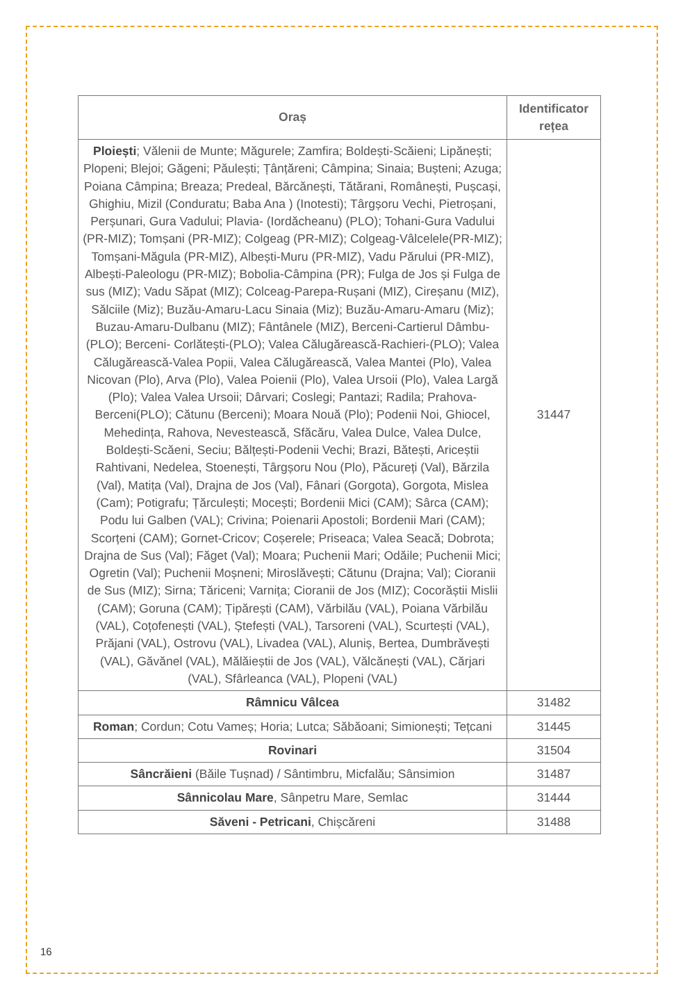| Oraș | Identificator rețea |
| --- | --- |
| Ploiești ; Vălenii de Munte; Măgurele; Zamfira; Boldești-Scăieni; Lipănești; Plopeni; Blejoi; Găgeni; Păulești; Țânțăreni; Câmpina; Sinaia; Bușteni; Azuga; Poiana Câmpina; Breaza; Predeal, Bărcănești, Tătărani, Românești, Pușcași, Ghighiu, Mizil (Conduratu; Baba Ana ) (Inotesti); Târgșoru Vechi, Pietroșani, Perșunari, Gura Vadului; Plavia- (Iordăcheanu) (PLO); Tohani-Gura Vadului (PR-MIZ); Tomșani (PR-MIZ); Colgeag (PR-MIZ); Colgeag-Vâlcelele(PR-MIZ); Tomșani-Măgula (PR-MIZ), Albești-Muru (PR-MIZ), Vadu Părului (PR-MIZ), Albești-Paleologu (PR-MIZ); Bobolia-Câmpina (PR); Fulga de Jos și Fulga de sus (MIZ); Vadu Săpat (MIZ); Colceag-Parepa-Rușani (MIZ), Cireșanu (MIZ), Sălciile (Miz); Buzău-Amaru-Lacu Sinaia (Miz); Buzău-Amaru-Amaru (Miz); Buzau-Amaru-Dulbanu (MIZ); Fântânele (MIZ), Berceni-Cartierul Dâmbu-(PLO); Berceni- Corlătești-(PLO); Valea Călugărească-Rachieri-(PLO); Valea Călugărească-Valea Popii, Valea Călugărească, Valea Mantei (Plo), Valea Nicovan (Plo), Arva (Plo), Valea Poienii (Plo), Valea Ursoii (Plo), Valea Largă (Plo); Valea Valea Ursoii; Dârvari; Coslegi; Pantazi; Radila; Prahova-Berceni(PLO); Cătunu (Berceni); Moara Nouă (Plo); Podenii Noi, Ghiocel, Mehedința, Rahova, Nevestească, Sfăcăru, Valea Dulce, Valea Dulce, Boldești-Scăeni, Seciu; Bălțești-Podenii Vechi; Brazi, Bătești, Ariceștii Rahtivani, Nedelea, Stoenești, Târgșoru Nou (Plo), Păcureți (Val), Bărzila (Val), Matița (Val), Drajna de Jos (Val), Fânari (Gorgota), Gorgota, Mislea (Cam); Potigrafu; Țărculești; Mocești; Bordenii Mici (CAM); Sârca (CAM); Podu lui Galben (VAL); Crivina; Poienarii Apostoli; Bordenii Mari (CAM); Scorțeni (CAM); Gornet-Cricov; Coșerele; Priseaca; Valea Seacă; Dobrota; Drajna de Sus (Val); Făget (Val); Moara; Puchenii Mari; Odăile; Puchenii Mici; Ogretin (Val); Puchenii Moșneni; Miroslăvești; Cătunu (Drajna; Val); Cioranii de Sus (MIZ); Sirna; Tăriceni; Varnița; Cioranii de Jos (MIZ); Cocorăștii Mislii (CAM); Goruna (CAM); Țipărești (CAM), Vărbilău (VAL), Poiana Vărbilău (VAL), Coțofenești (VAL), Ștefești (VAL), Tarsoreni (VAL), Scurtești (VAL), Prăjani (VAL), Ostrovu (VAL), Livadea (VAL), Aluniș, Bertea, Dumbrăvești (VAL), Găvănel (VAL), Mălăieștii de Jos (VAL), Vălcănești (VAL), Cărjari (VAL), Sfârleanca (VAL), Plopeni (VAL) | 31447 |
| Râmnicu Vâlcea | 31482 |
| Roman ; Cordun; Cotu Vameș; Horia; Lutca; Săbăoani; Simionești; Tețcani | 31445 |
| Rovinari | 31504 |
| Sâncrăieni (Băile Tușnad) / Sântimbru, Micfalău; Sânsimion | 31487 |
| Sânnicolau Mare , Sânpetru Mare, Semlac | 31444 |
| Săveni - Petricani , Chișcăreni | 31488 |
16